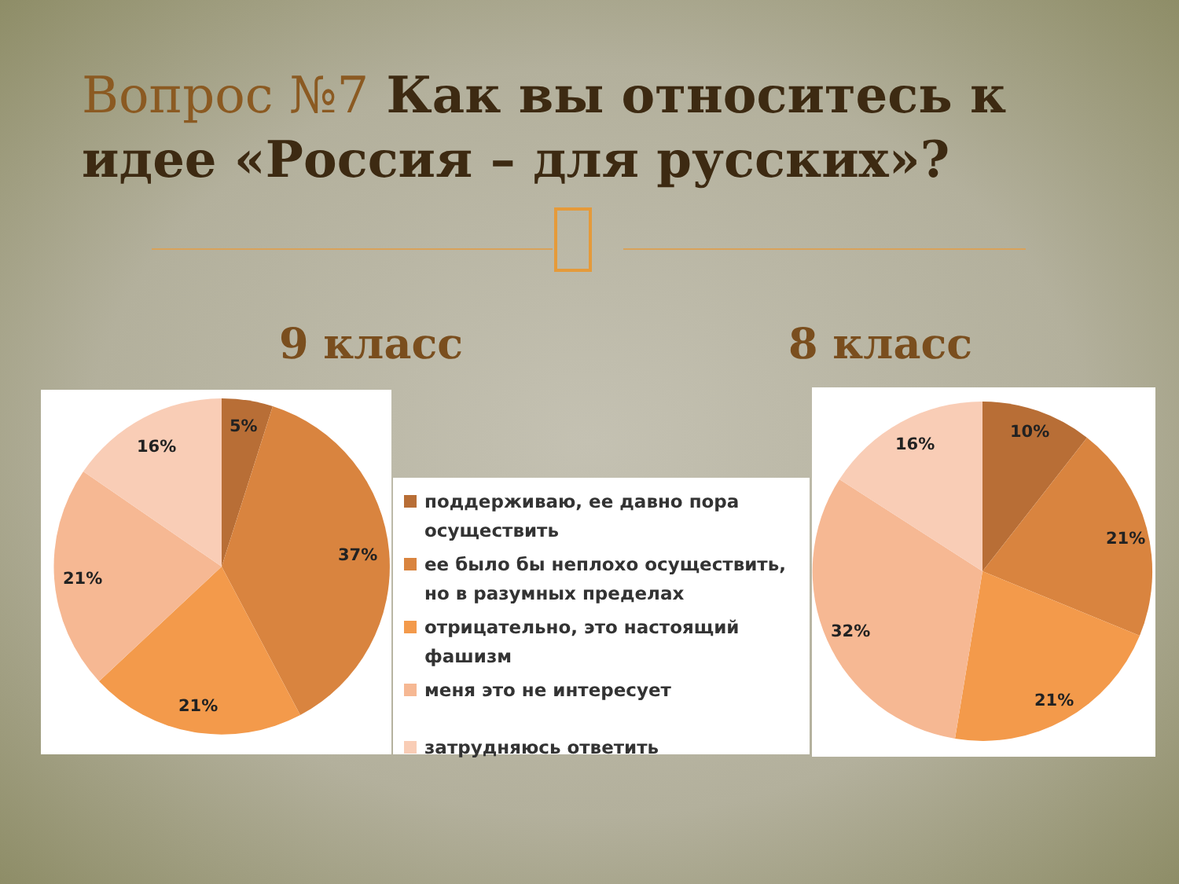Вопрос №7 Как вы относитесь к идее «Россия – для русских»?
9 класс 8 класс
5%
37%
21%
21%
16%
поддерживаю, ее давно пора осуществить
ее было бы неплохо осуществить, но в разумных пределах
отрицательно, это настоящий фашизм
меня это не интересует
затрудняюсь ответить
10%
21%
21%
32%
16%